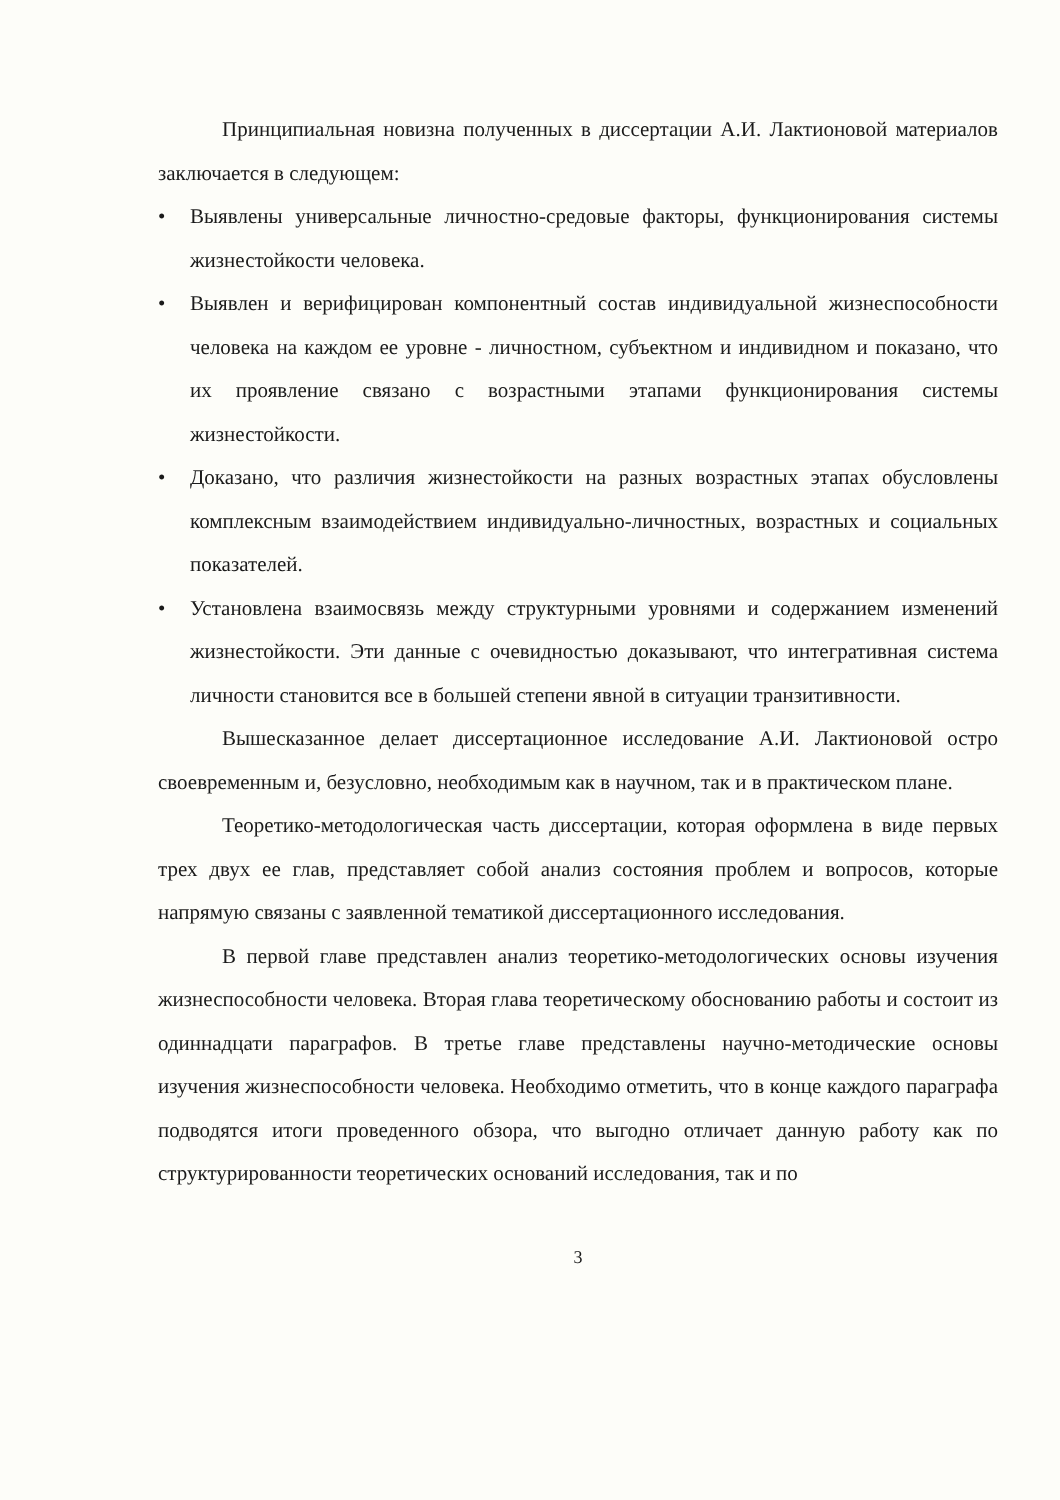Принципиальная новизна полученных в диссертации А.И. Лактионовой материалов заключается в следующем:
• Выявлены универсальные личностно-средовые факторы, функционирования системы жизнестойкости человека.
• Выявлен и верифицирован компонентный состав индивидуальной жизнеспособности человека на каждом ее уровне - личностном, субъектном и индивидном и показано, что их проявление связано с возрастными этапами функционирования системы жизнестойкости.
• Доказано, что различия жизнестойкости на разных возрастных этапах обусловлены комплексным взаимодействием индивидуально-личностных, возрастных и социальных показателей.
• Установлена взаимосвязь между структурными уровнями и содержанием изменений жизнестойкости. Эти данные с очевидностью доказывают, что интегративная система личности становится все в большей степени явной в ситуации транзитивности.
Вышесказанное делает диссертационное исследование А.И. Лактионовой остро своевременным и, безусловно, необходимым как в научном, так и в практическом плане.
Теоретико-методологическая часть диссертации, которая оформлена в виде первых трех двух ее глав, представляет собой анализ состояния проблем и вопросов, которые напрямую связаны с заявленной тематикой диссертационного исследования.
В первой главе представлен анализ теоретико-методологических основы изучения жизнеспособности человека. Вторая глава теоретическому обоснованию работы и состоит из одиннадцати параграфов. В третье главе представлены научно-методические основы изучения жизнеспособности человека. Необходимо отметить, что в конце каждого параграфа подводятся итоги проведенного обзора, что выгодно отличает данную работу как по структурированности теоретических оснований исследования, так и по
3